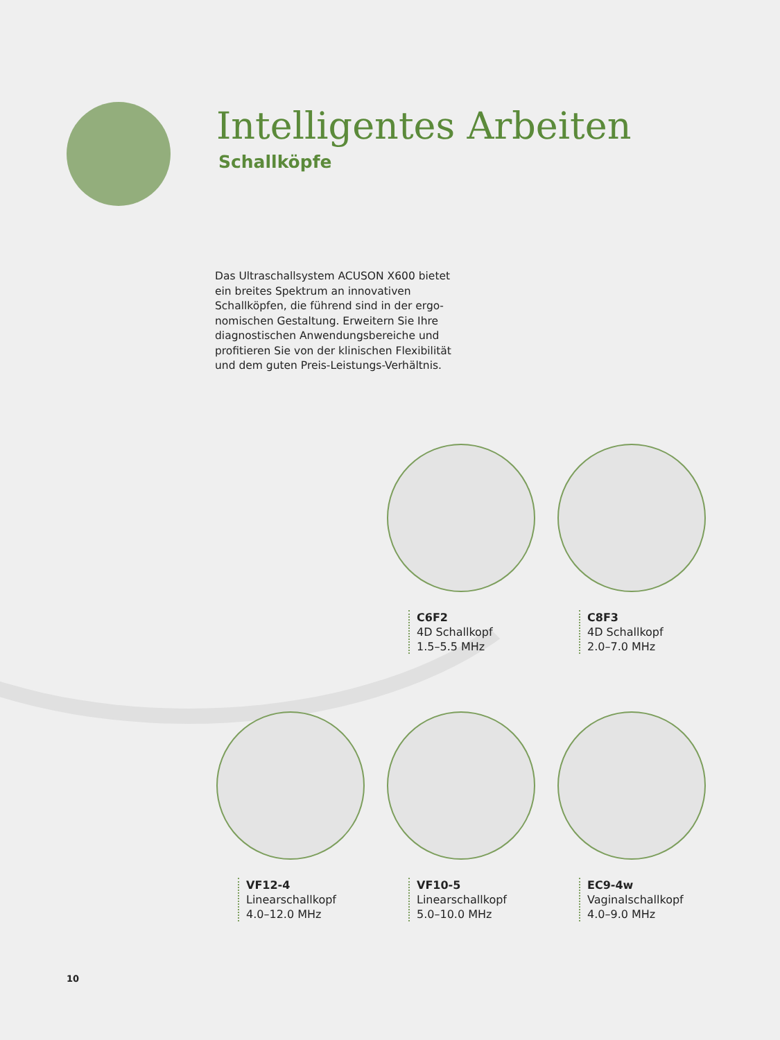Intelligentes Arbeiten
Schallköpfe
Das Ultraschallsystem ACUSON X600 bietet ein breites Spektrum an innovativen Schallköpfen, die führend sind in der ergo­nomischen Gestaltung. Erweitern Sie Ihre diagnostischen Anwendungsbereiche und profitieren Sie von der klinischen Flexibilität und dem guten Preis-Leistungs-Verhältnis.
C6F2
4D Schallkopf
1.5–5.5 MHz
C8F3
4D Schallkopf
2.0–7.0 MHz
VF12-4
Linearschallkopf
4.0–12.0 MHz
VF10-5
Linearschallkopf
5.0–10.0 MHz
EC9-4w
Vaginalschallkopf
4.0–9.0 MHz
10